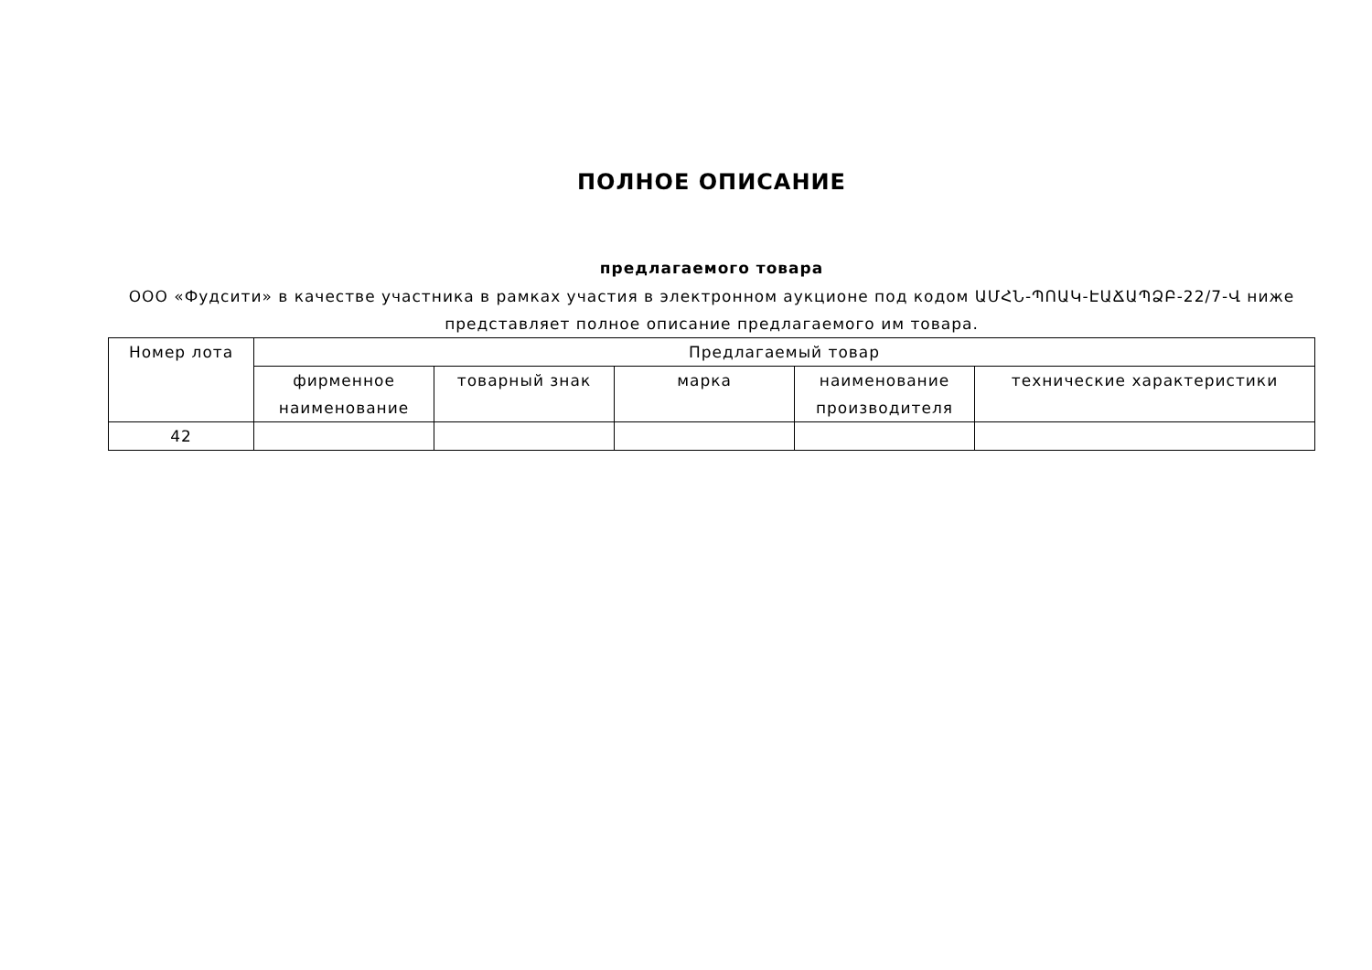ПОЛНОЕ ОПИСАНИЕ
предлагаемого товара
ООО «Фудсити» в качестве участника в рамках участия в электронном аукционе под кодом ԱՄՀՆ-ՊՈԱԿ-ԷԱՃԱՊՁԲ-22/7-Վ ниже представляет полное описание предлагаемого им товара.
| Номер лота | Предлагаемый товар | | | | |
| --- | --- | --- | --- | --- | --- |
| | фирменное наименование | товарный знак | марка | наименование производителя | технические характеристики |
| 42 | | | | | |